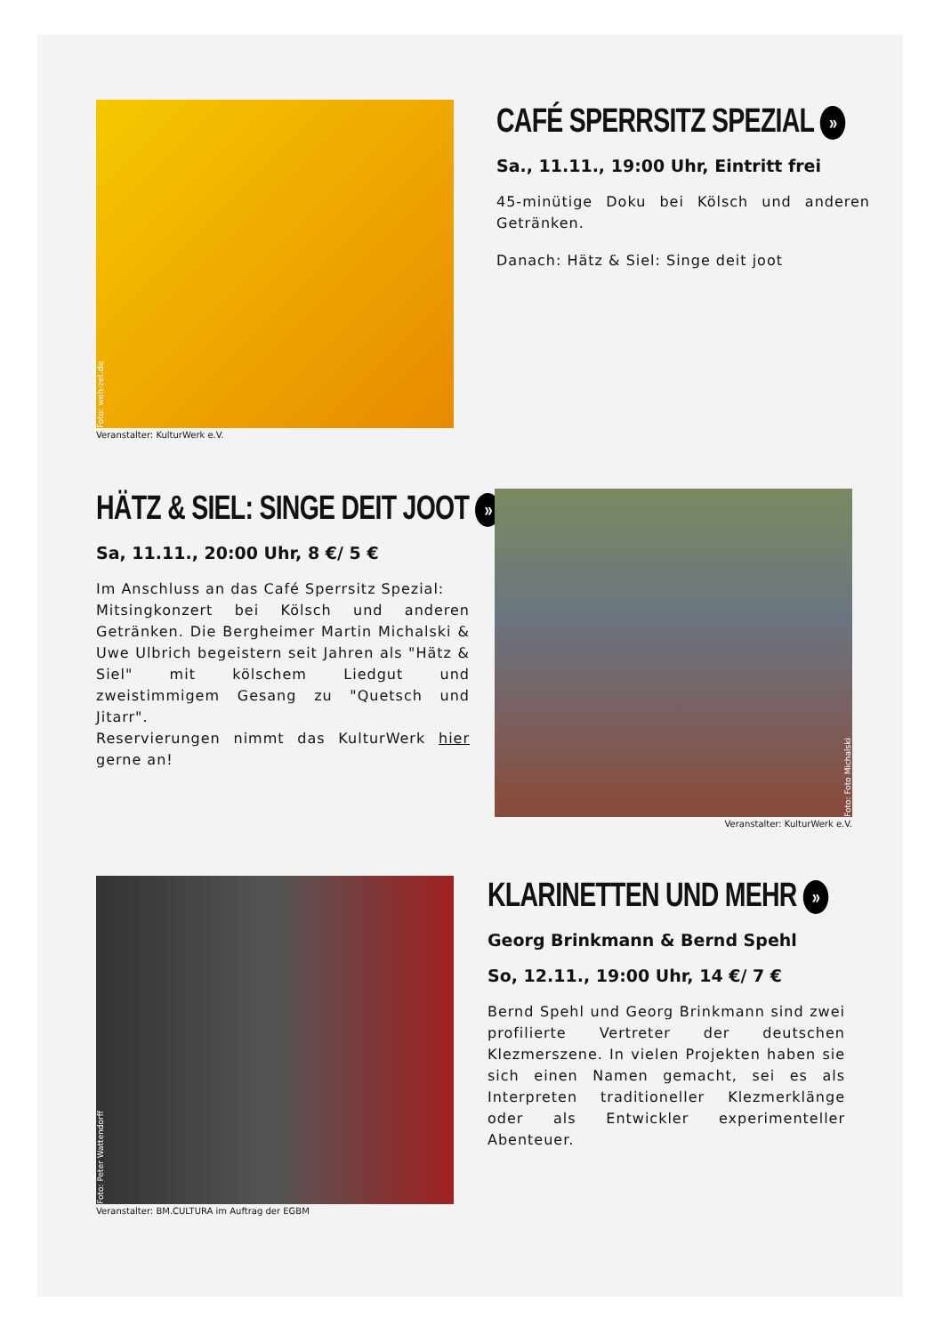Foto: weh-zet.de
Veranstalter: KulturWerk e.V.
CAFÉ SPERRSITZ SPEZIAL »
Sa., 11.11., 19:00 Uhr, Eintritt frei
45-minütige Doku bei Kölsch und anderen Getränken.
Danach: Hätz & Siel: Singe deit joot
HÄTZ & SIEL: SINGE DEIT JOOT »
Sa, 11.11., 20:00 Uhr, 8 €/ 5 €
Im Anschluss an das Café Sperrsitz Spezial:
Mitsingkonzert bei Kölsch und anderen Getränken. Die Bergheimer Martin Michalski & Uwe Ulbrich begeistern seit Jahren als "Hätz & Siel" mit kölschem Liedgut und zweistimmigem Gesang zu "Quetsch und Jitarr".
Reservierungen nimmt das KulturWerk hier gerne an!
Foto: Foto Michalski
Veranstalter: KulturWerk e.V.
Foto: Peter Wattendorff
Veranstalter: BM.CULTURA im Auftrag der EGBM
KLARINETTEN UND MEHR »
Georg Brinkmann & Bernd Spehl
So, 12.11., 19:00 Uhr, 14 €/ 7 €
Bernd Spehl und Georg Brinkmann sind zwei profilierte Vertreter der deutschen Klezmerszene. In vielen Projekten haben sie sich einen Namen gemacht, sei es als Interpreten traditioneller Klezmerklänge oder als Entwickler experimenteller Abenteuer.